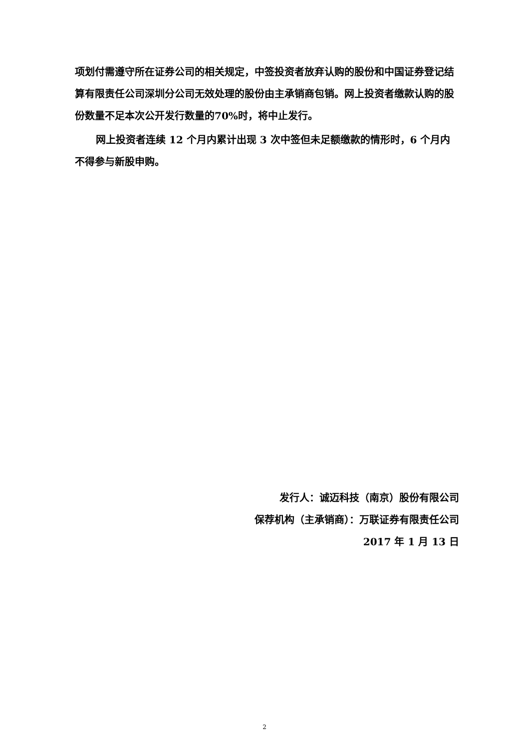项划付需遵守所在证券公司的相关规定，中签投资者放弃认购的股份和中国证券登记结算有限责任公司深圳分公司无效处理的股份由主承销商包销。网上投资者缴款认购的股份数量不足本次公开发行数量的70%时，将中止发行。
网上投资者连续 12 个月内累计出现 3 次中签但未足额缴款的情形时，6 个月内不得参与新股申购。
发行人：诚迈科技（南京）股份有限公司
保荐机构（主承销商）：万联证券有限责任公司
2017 年 1 月 13 日
2